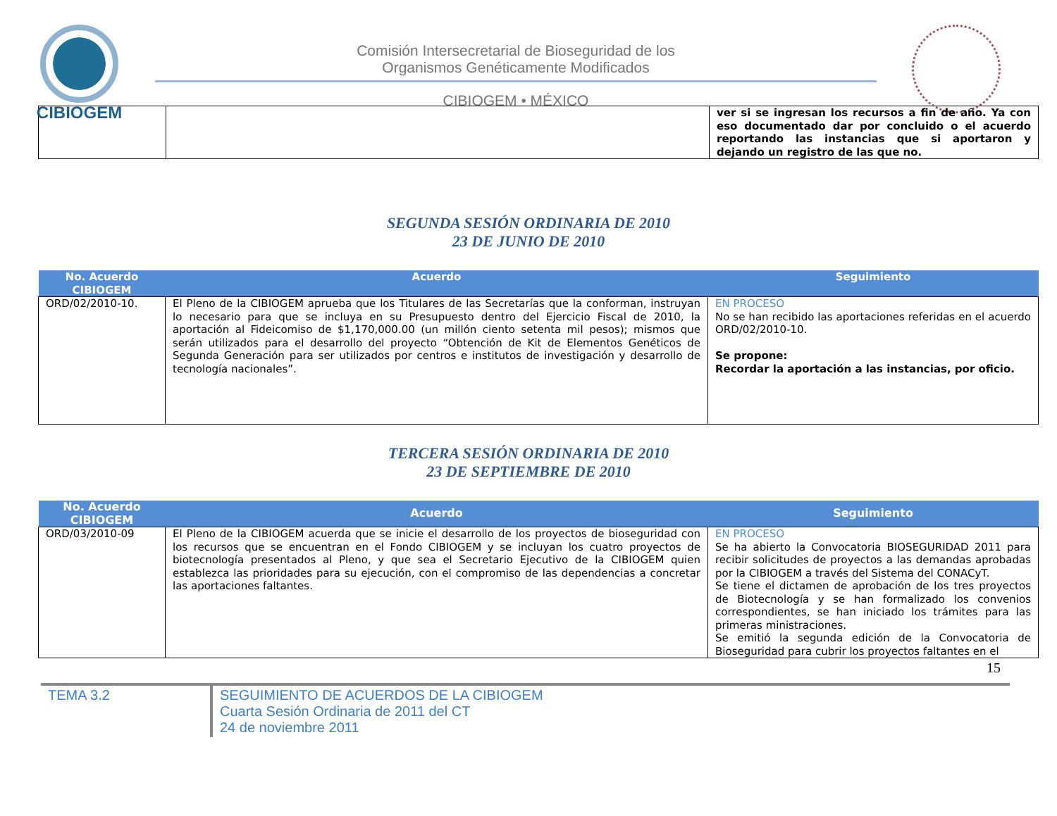CIBIOGEM
Comisión Intersecretarial de Bioseguridad de los
Organismos Genéticamente Modificados
CIBIOGEM • MÉXICO
| | | ver si se ingresan los recursos a fin de año. Ya con eso documentado dar por concluido o el acuerdo reportando las instancias que si aportaron y dejando un registro de las que no. |
SEGUNDA SESIÓN ORDINARIA DE 2010
23 DE JUNIO DE 2010
| No. Acuerdo CIBIOGEM | Acuerdo | Seguimiento |
| --- | --- | --- |
| ORD/02/2010-10. | El Pleno de la CIBIOGEM aprueba que los Titulares de las Secretarías que la conforman, instruyan lo necesario para que se incluya en su Presupuesto dentro del Ejercicio Fiscal de 2010, la aportación al Fideicomiso de $1,170,000.00 (un millón ciento setenta mil pesos); mismos que serán utilizados para el desarrollo del proyecto “Obtención de Kit de Elementos Genéticos de Segunda Generación para ser utilizados por centros e institutos de investigación y desarrollo de tecnología nacionales”. | EN PROCESO No se han recibido las aportaciones referidas en el acuerdo ORD/02/2010-10. Se propone: Recordar la aportación a las instancias, por oficio. |
TERCERA SESIÓN ORDINARIA DE 2010
23 DE SEPTIEMBRE DE 2010
| No. Acuerdo CIBIOGEM | Acuerdo | Seguimiento |
| --- | --- | --- |
| ORD/03/2010-09 | El Pleno de la CIBIOGEM acuerda que se inicie el desarrollo de los proyectos de bioseguridad con los recursos que se encuentran en el Fondo CIBIOGEM y se incluyan los cuatro proyectos de biotecnología presentados al Pleno, y que sea el Secretario Ejecutivo de la CIBIOGEM quien establezca las prioridades para su ejecución, con el compromiso de las dependencias a concretar las aportaciones faltantes. | EN PROCESO Se ha abierto la Convocatoria BIOSEGURIDAD 2011 para recibir solicitudes de proyectos a las demandas aprobadas por la CIBIOGEM a través del Sistema del CONACyT. Se tiene el dictamen de aprobación de los tres proyectos de Biotecnología y se han formalizado los convenios correspondientes, se han iniciado los trámites para las primeras ministraciones. Se emitió la segunda edición de la Convocatoria de Bioseguridad para cubrir los proyectos faltantes en el |
15
TEMA 3.2
SEGUIMIENTO DE ACUERDOS DE LA CIBIOGEM
Cuarta Sesión Ordinaria de 2011 del CT
24 de noviembre 2011